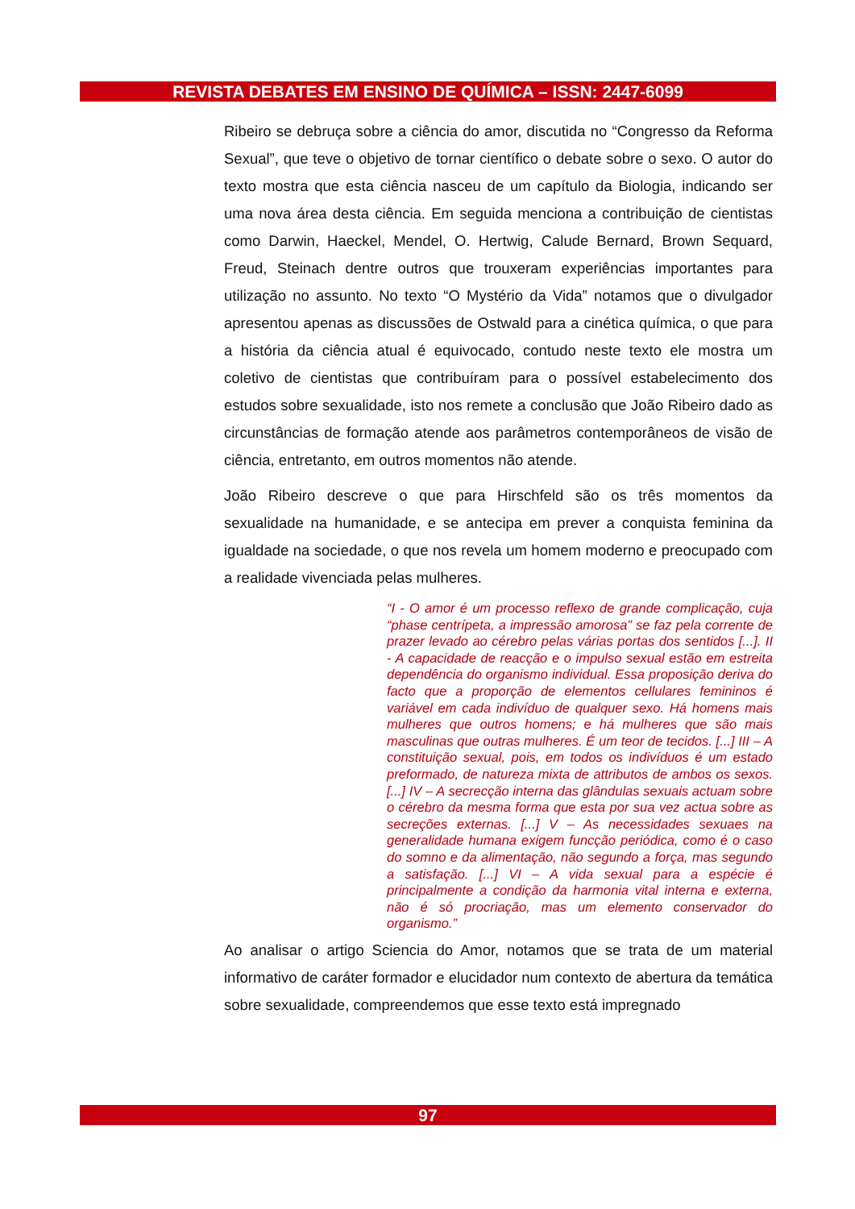REVISTA DEBATES EM ENSINO DE QUÍMICA – ISSN: 2447-6099
Ribeiro se debruça sobre a ciência do amor, discutida no “Congresso da Reforma Sexual”, que teve o objetivo de tornar científico o debate sobre o sexo. O autor do texto mostra que esta ciência nasceu de um capítulo da Biologia, indicando ser uma nova área desta ciência. Em seguida menciona a contribuição de cientistas como Darwin, Haeckel, Mendel, O. Hertwig, Calude Bernard, Brown Sequard, Freud, Steinach dentre outros que trouxeram experiências importantes para utilização no assunto. No texto “O Mystério da Vida” notamos que o divulgador apresentou apenas as discussões de Ostwald para a cinética química, o que para a história da ciência atual é equivocado, contudo neste texto ele mostra um coletivo de cientistas que contribuíram para o possível estabelecimento dos estudos sobre sexualidade, isto nos remete a conclusão que João Ribeiro dado as circunstâncias de formação atende aos parâmetros contemporâneos de visão de ciência, entretanto, em outros momentos não atende.
João Ribeiro descreve o que para Hirschfeld são os três momentos da sexualidade na humanidade, e se antecipa em prever a conquista feminina da igualdade na sociedade, o que nos revela um homem moderno e preocupado com a realidade vivenciada pelas mulheres.
“I - O amor é um processo reflexo de grande complicação, cuja “phase centrípeta, a impressão amorosa” se faz pela corrente de prazer levado ao cérebro pelas várias portas dos sentidos [...]. II - A capacidade de reacção e o impulso sexual estão em estreita dependência do organismo individual. Essa proposição deriva do facto que a proporção de elementos cellulares femininos é variável em cada indivíduo de qualquer sexo. Há homens mais mulheres que outros homens; e há mulheres que são mais masculinas que outras mulheres. É um teor de tecidos. [...] III – A constituição sexual, pois, em todos os indivíduos é um estado preformado, de natureza mixta de attributos de ambos os sexos. [...] IV – A secrecção interna das glândulas sexuais actuam sobre o cérebro da mesma forma que esta por sua vez actua sobre as secreções externas. [...] V – As necessidades sexuaes na generalidade humana exigem funcção periódica, como é o caso do somno e da alimentação, não segundo a força, mas segundo a satisfação. [...] VI – A vida sexual para a espécie é principalmente a condição da harmonia vital interna e externa, não é só procriação, mas um elemento conservador do organismo.”
Ao analisar o artigo Sciencia do Amor, notamos que se trata de um material informativo de caráter formador e elucidador num contexto de abertura da temática sobre sexualidade, compreendemos que esse texto está impregnado
97